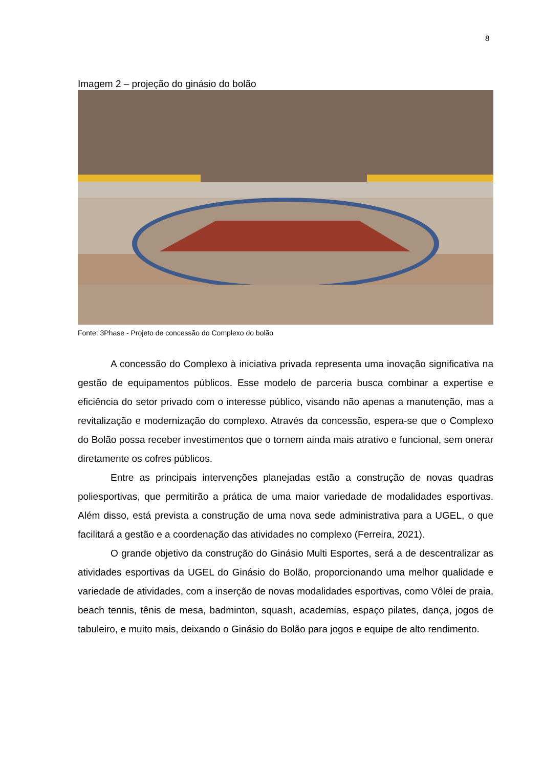8
Imagem 2 – projeção do ginásio do bolão
Fonte: 3Phase - Projeto de concessão do Complexo do bolão
A concessão do Complexo à iniciativa privada representa uma inovação significativa na gestão de equipamentos públicos. Esse modelo de parceria busca combinar a expertise e eficiência do setor privado com o interesse público, visando não apenas a manutenção, mas a revitalização e modernização do complexo. Através da concessão, espera-se que o Complexo do Bolão possa receber investimentos que o tornem ainda mais atrativo e funcional, sem onerar diretamente os cofres públicos.
Entre as principais intervenções planejadas estão a construção de novas quadras poliesportivas, que permitirão a prática de uma maior variedade de modalidades esportivas. Além disso, está prevista a construção de uma nova sede administrativa para a UGEL, o que facilitará a gestão e a coordenação das atividades no complexo (Ferreira, 2021).
O grande objetivo da construção do Ginásio Multi Esportes, será a de descentralizar as atividades esportivas da UGEL do Ginásio do Bolão, proporcionando uma melhor qualidade e variedade de atividades, com a inserção de novas modalidades esportivas, como Vôlei de praia, beach tennis, tênis de mesa, badminton, squash, academias, espaço pilates, dança, jogos de tabuleiro, e muito mais, deixando o Ginásio do Bolão para jogos e equipe de alto rendimento.